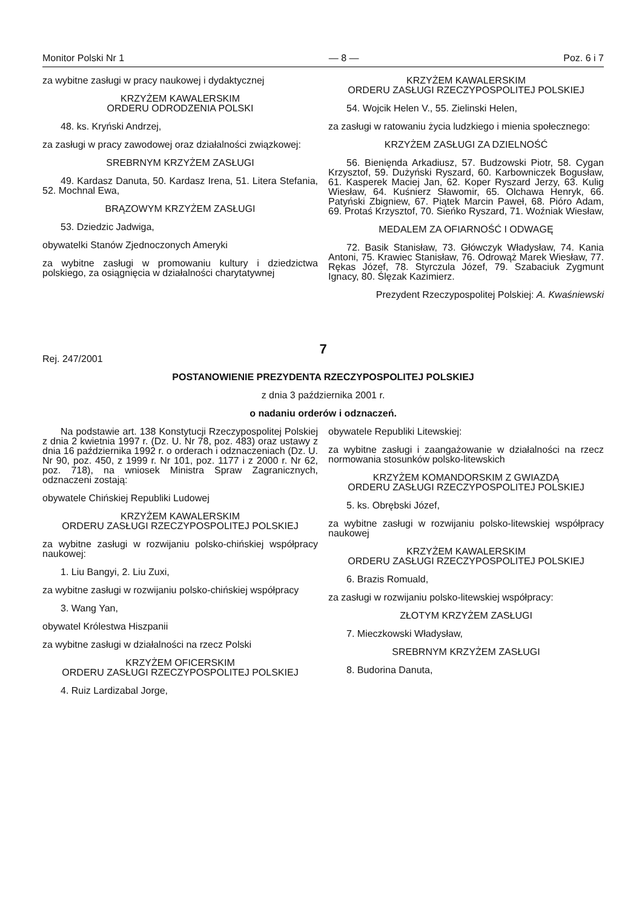Monitor Polski Nr 1 — 8 — Poz. 6 i 7
za wybitne zasługi w pracy naukowej i dydaktycznej
KRZYŻEM KAWALERSKIM
ORDERU ODRODZENIA POLSKI
48. ks. Kryński Andrzej,
za zasługi w pracy zawodowej oraz działalności związkowej:
SREBRNYM KRZYŻEM ZASŁUGI
49. Kardasz Danuta, 50. Kardasz Irena, 51. Litera Stefania, 52. Mochnal Ewa,
BRĄZOWYM KRZYŻEM ZASŁUGI
53. Dziedzic Jadwiga,
obywatelki Stanów Zjednoczonych Ameryki
za wybitne zasługi w promowaniu kultury i dziedzictwa polskiego, za osiągnięcia w działalności charytatywnej
KRZYŻEM KAWALERSKIM
ORDERU ZASŁUGI RZECZYPOSPOLITEJ POLSKIEJ
54. Wojcik Helen V., 55. Zielinski Helen,
za zasługi w ratowaniu życia ludzkiego i mienia społecznego:
KRZYŻEM ZASŁUGI ZA DZIELNOŚĆ
56. Bienięnda Arkadiusz, 57. Budzowski Piotr, 58. Cygan Krzysztof, 59. Dużyński Ryszard, 60. Karbowniczek Bogusław, 61. Kasperek Maciej Jan, 62. Koper Ryszard Jerzy, 63. Kulig Wiesław, 64. Kuśnierz Sławomir, 65. Olchawa Henryk, 66. Patyński Zbigniew, 67. Piątek Marcin Paweł, 68. Pióro Adam, 69. Protaś Krzysztof, 70. Sieńko Ryszard, 71. Woźniak Wiesław,
MEDALEM ZA OFIARNOŚĆ I ODWAGĘ
72. Basik Stanisław, 73. Główczyk Władysław, 74. Kania Antoni, 75. Krawiec Stanisław, 76. Odrowąż Marek Wiesław, 77. Rękas Józef, 78. Styrczula Józef, 79. Szabaciuk Zygmunt Ignacy, 80. Ślęzak Kazimierz.
Prezydent Rzeczypospolitej Polskiej: A. Kwaśniewski
7
Rej. 247/2001
POSTANOWIENIE PREZYDENTA RZECZYPOSPOLITEJ POLSKIEJ
z dnia 3 października 2001 r.
o nadaniu orderów i odznaczeń.
Na podstawie art. 138 Konstytucji Rzeczypospolitej Polskiej z dnia 2 kwietnia 1997 r. (Dz. U. Nr 78, poz. 483) oraz ustawy z dnia 16 października 1992 r. o orderach i odznaczeniach (Dz. U. Nr 90, poz. 450, z 1999 r. Nr 101, poz. 1177 i z 2000 r. Nr 62, poz. 718), na wniosek Ministra Spraw Zagranicznych, odznaczeni zostają:
obywatele Chińskiej Republiki Ludowej
KRZYŻEM KAWALERSKIM
ORDERU ZASŁUGI RZECZYPOSPOLITEJ POLSKIEJ
za wybitne zasługi w rozwijaniu polsko-chińskiej współpracy naukowej:
1. Liu Bangyi, 2. Liu Zuxi,
za wybitne zasługi w rozwijaniu polsko-chińskiej współpracy
3. Wang Yan,
obywatel Królestwa Hiszpanii
za wybitne zasługi w działalności na rzecz Polski
KRZYŻEM OFICERSKIM
ORDERU ZASŁUGI RZECZYPOSPOLITEJ POLSKIEJ
4. Ruiz Lardizabal Jorge,
obywatele Republiki Litewskiej:
za wybitne zasługi i zaangażowanie w działalności na rzecz normowania stosunków polsko-litewskich
KRZYŻEM KOMANDORSKIM Z GWIAZDĄ
ORDERU ZASŁUGI RZECZYPOSPOLITEJ POLSKIEJ
5. ks. Obrębski Józef,
za wybitne zasługi w rozwijaniu polsko-litewskiej współpracy naukowej
KRZYŻEM KAWALERSKIM
ORDERU ZASŁUGI RZECZYPOSPOLITEJ POLSKIEJ
6. Brazis Romuald,
za zasługi w rozwijaniu polsko-litewskiej współpracy:
ZŁOTYM KRZYŻEM ZASŁUGI
7. Mieczkowski Władysław,
SREBRNYM KRZYŻEM ZASŁUGI
8. Budorina Danuta,